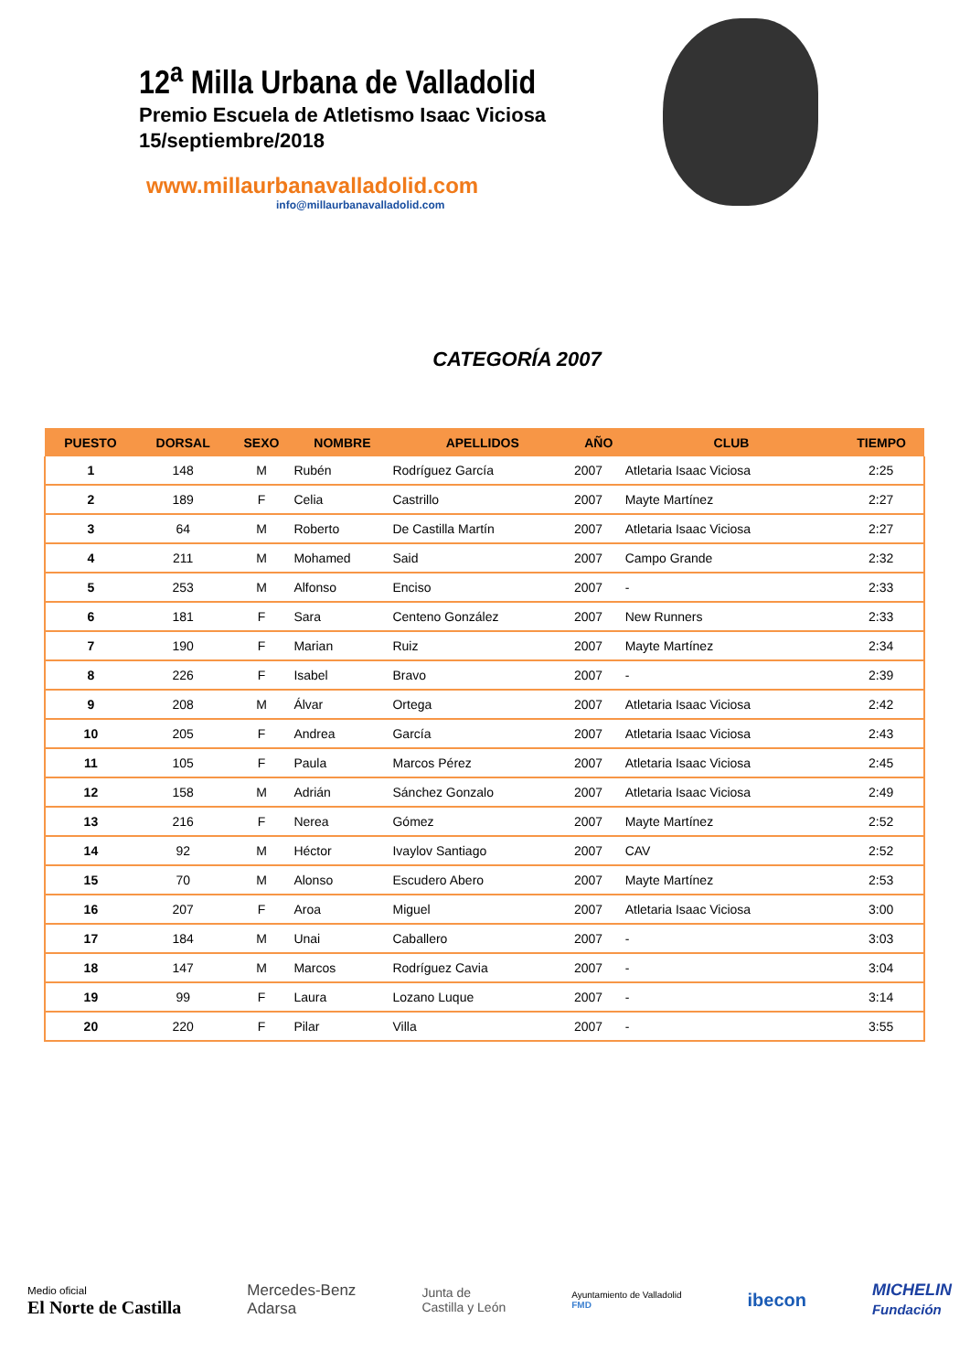12<sup>a</sup> Milla Urbana de Valladolid
Premio Escuela de Atletismo Isaac Viciosa
15/septiembre/2018
www.millaurbanavalladolid.com
info@millaurbanavalladolid.com
CATEGORÍA 2007
| PUESTO | DORSAL | SEXO | NOMBRE | APELLIDOS | AÑO | CLUB | TIEMPO |
| --- | --- | --- | --- | --- | --- | --- | --- |
| 1 | 148 | M | Rubén | Rodríguez García | 2007 | Atletaria Isaac Viciosa | 2:25 |
| 2 | 189 | F | Celia | Castrillo | 2007 | Mayte Martínez | 2:27 |
| 3 | 64 | M | Roberto | De Castilla Martín | 2007 | Atletaria Isaac Viciosa | 2:27 |
| 4 | 211 | M | Mohamed | Said | 2007 | Campo Grande | 2:32 |
| 5 | 253 | M | Alfonso | Enciso | 2007 | - | 2:33 |
| 6 | 181 | F | Sara | Centeno González | 2007 | New Runners | 2:33 |
| 7 | 190 | F | Marian | Ruiz | 2007 | Mayte Martínez | 2:34 |
| 8 | 226 | F | Isabel | Bravo | 2007 | - | 2:39 |
| 9 | 208 | M | Álvar | Ortega | 2007 | Atletaria Isaac Viciosa | 2:42 |
| 10 | 205 | F | Andrea | García | 2007 | Atletaria Isaac Viciosa | 2:43 |
| 11 | 105 | F | Paula | Marcos Pérez | 2007 | Atletaria Isaac Viciosa | 2:45 |
| 12 | 158 | M | Adrián | Sánchez Gonzalo | 2007 | Atletaria Isaac Viciosa | 2:49 |
| 13 | 216 | F | Nerea | Gómez | 2007 | Mayte Martínez | 2:52 |
| 14 | 92 | M | Héctor | Ivaylov Santiago | 2007 | CAV | 2:52 |
| 15 | 70 | M | Alonso | Escudero Abero | 2007 | Mayte Martínez | 2:53 |
| 16 | 207 | F | Aroa | Miguel | 2007 | Atletaria Isaac Viciosa | 3:00 |
| 17 | 184 | M | Unai | Caballero | 2007 | - | 3:03 |
| 18 | 147 | M | Marcos | Rodríguez Cavia | 2007 | - | 3:04 |
| 19 | 99 | F | Laura | Lozano Luque | 2007 | - | 3:14 |
| 20 | 220 | F | Pilar | Villa | 2007 | - | 3:55 |
Medio oficial
El Norte de Castilla
Mercedes-Benz
Adarsa
Junta de
Castilla y León
Ayuntamiento de Valladolid
FMD
ibecon
MICHELIN
Fundación